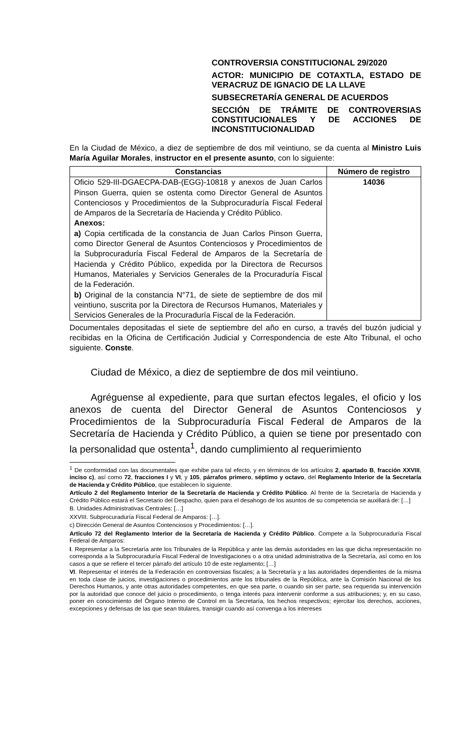CONTROVERSIA CONSTITUCIONAL 29/2020
ACTOR: MUNICIPIO DE COTAXTLA, ESTADO DE VERACRUZ DE IGNACIO DE LA LLAVE
SUBSECRETARÍA GENERAL DE ACUERDOS
SECCIÓN DE TRÁMITE DE CONTROVERSIAS CONSTITUCIONALES Y DE ACCIONES DE INCONSTITUCIONALIDAD
En la Ciudad de México, a diez de septiembre de dos mil veintiuno, se da cuenta al Ministro Luis María Aguilar Morales, instructor en el presente asunto, con lo siguiente:
| Constancias | Número de registro |
| --- | --- |
| Oficio 529-III-DGAECPA-DAB-(EGG)-10818 y anexos de Juan Carlos Pinson Guerra, quien se ostenta como Director General de Asuntos Contenciosos y Procedimientos de la Subprocuraduría Fiscal Federal de Amparos de la Secretaría de Hacienda y Crédito Público. Anexos: a) Copia certificada de la constancia de Juan Carlos Pinson Guerra, como Director General de Asuntos Contenciosos y Procedimientos de la Subprocuraduría Fiscal Federal de Amparos de la Secretaría de Hacienda y Crédito Público, expedida por la Directora de Recursos Humanos, Materiales y Servicios Generales de la Procuraduría Fiscal de la Federación. b) Original de la constancia N°71, de siete de septiembre de dos mil veintiuno, suscrita por la Directora de Recursos Humanos, Materiales y Servicios Generales de la Procuraduría Fiscal de la Federación. | 14036 |
Documentales depositadas el siete de septiembre del año en curso, a través del buzón judicial y recibidas en la Oficina de Certificación Judicial y Correspondencia de este Alto Tribunal, el ocho siguiente. Conste.
Ciudad de México, a diez de septiembre de dos mil veintiuno.
Agréguense al expediente, para que surtan efectos legales, el oficio y los anexos de cuenta del Director General de Asuntos Contenciosos y Procedimientos de la Subprocuraduría Fiscal Federal de Amparos de la Secretaría de Hacienda y Crédito Público, a quien se tiene por presentado con la personalidad que ostenta<sup>1</sup>, dando cumplimiento al requerimiento
<sup>1</sup> De conformidad con las documentales que exhibe para tal efecto, y en términos de los artículos 2, apartado B, fracción XXVIII, inciso c), así como 72, fracciones I y VI, y 105, párrafos primero, séptimo y octavo, del Reglamento Interior de la Secretaría de Hacienda y Crédito Público, que establecen lo siguiente.
Artículo 2 del Reglamento Interior de la Secretaría de Hacienda y Crédito Público. Al frente de la Secretaría de Hacienda y Crédito Público estará el Secretario del Despacho, quien para el desahogo de los asuntos de su competencia se auxiliará de: […]
B. Unidades Administrativas Centrales: […]
XXVIII. Subprocuraduría Fiscal Federal de Amparos: […].
c) Dirección General de Asuntos Contenciosos y Procedimientos: […].
Artículo 72 del Reglamento Interior de la Secretaría de Hacienda y Crédito Público. Compete a la Subprocuraduría Fiscal Federal de Amparos:
I. Representar a la Secretaría ante los Tribunales de la República y ante las demás autoridades en las que dicha representación no corresponda a la Subprocuraduría Fiscal Federal de Investigaciones o a otra unidad administrativa de la Secretaría, así como en los casos a que se refiere el tercer párrafo del artículo 10 de este reglamento; […]
VI. Representar el interés de la Federación en controversias fiscales; a la Secretaría y a las autoridades dependientes de la misma en toda clase de juicios, investigaciones o procedimientos ante los tribunales de la República, ante la Comisión Nacional de los Derechos Humanos, y ante otras autoridades competentes, en que sea parte, o cuando sin ser parte, sea requerida su intervención por la autoridad que conoce del juicio o procedimiento, o tenga interés para intervenir conforme a sus atribuciones; y, en su caso, poner en conocimiento del Órgano Interno de Control en la Secretaría, los hechos respectivos; ejercitar los derechos, acciones, excepciones y defensas de las que sean titulares, transigir cuando así convenga a los intereses